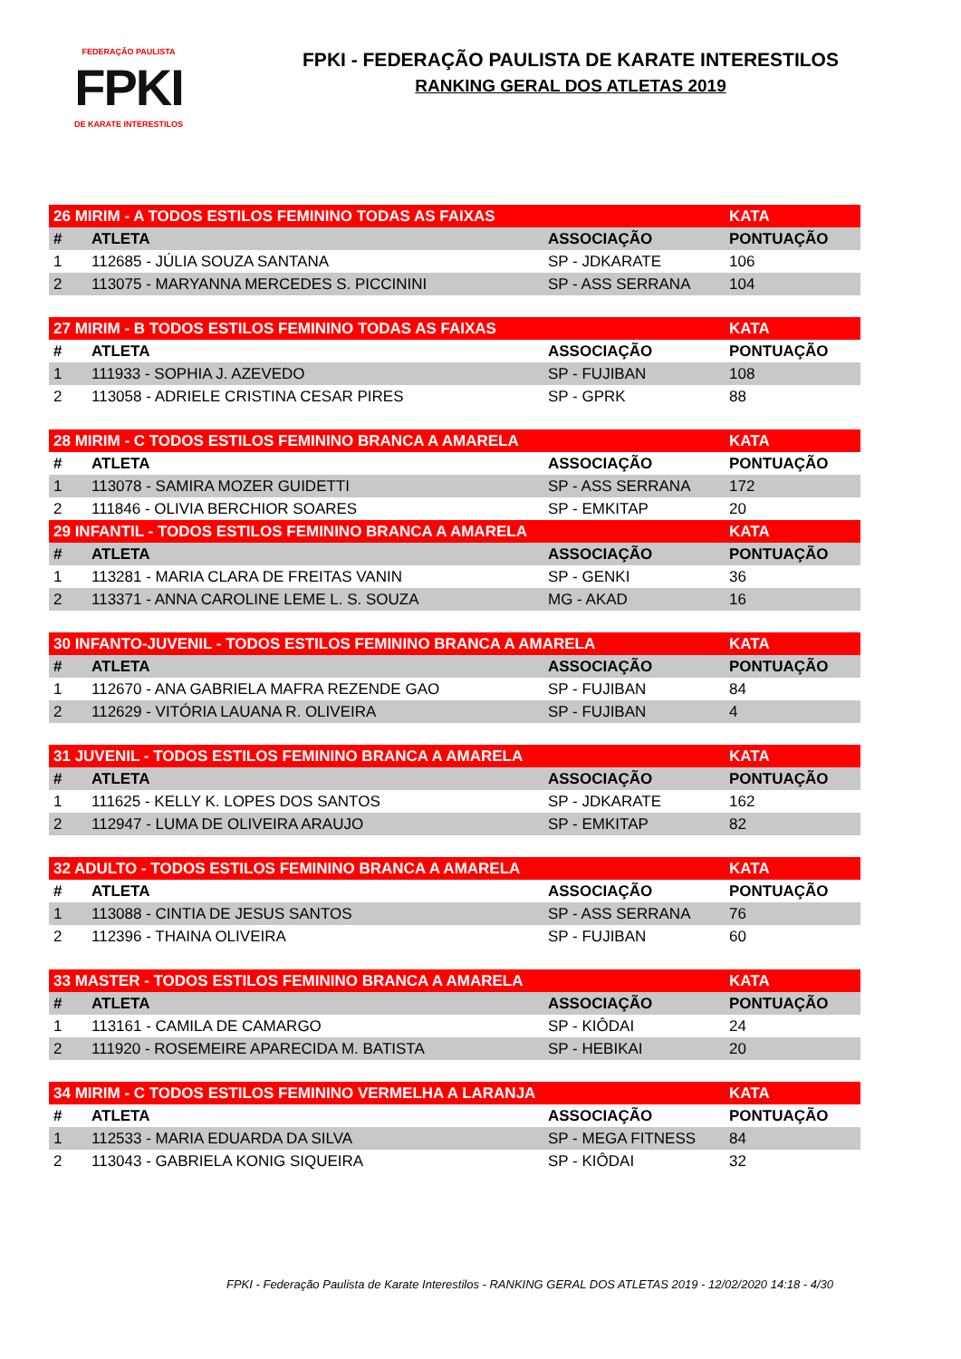FEDERAÇÃO PAULISTA
FPKI
DE KARATE INTERESTILOS
FPKI - FEDERAÇÃO PAULISTA DE KARATE INTERESTILOS
RANKING GERAL DOS ATLETAS 2019
| 26 MIRIM - A TODOS ESTILOS FEMININO TODAS AS FAIXAS | | | KATA |
| --- | --- | --- | --- |
| # | ATLETA | ASSOCIAÇÃO | PONTUAÇÃO |
| 1 | 112685 - JÚLIA SOUZA SANTANA | SP - JDKARATE | 106 |
| 2 | 113075 - MARYANNA MERCEDES S. PICCININI | SP - ASS SERRANA | 104 |
| 27 MIRIM - B TODOS ESTILOS FEMININO TODAS AS FAIXAS | | | KATA |
| # | ATLETA | ASSOCIAÇÃO | PONTUAÇÃO |
| 1 | 111933 - SOPHIA J. AZEVEDO | SP - FUJIBAN | 108 |
| 2 | 113058 - ADRIELE CRISTINA CESAR PIRES | SP - GPRK | 88 |
| 28 MIRIM - C TODOS ESTILOS FEMININO BRANCA A AMARELA | | | KATA |
| # | ATLETA | ASSOCIAÇÃO | PONTUAÇÃO |
| 1 | 113078 - SAMIRA MOZER GUIDETTI | SP - ASS SERRANA | 172 |
| 2 | 111846 - OLIVIA BERCHIOR SOARES | SP - EMKITAP | 20 |
| 29 INFANTIL - TODOS ESTILOS FEMININO BRANCA A AMARELA | | | KATA |
| # | ATLETA | ASSOCIAÇÃO | PONTUAÇÃO |
| 1 | 113281 - MARIA CLARA DE FREITAS VANIN | SP - GENKI | 36 |
| 2 | 113371 - ANNA CAROLINE LEME L. S. SOUZA | MG - AKAD | 16 |
| 30 INFANTO-JUVENIL - TODOS ESTILOS FEMININO BRANCA A AMARELA | | | KATA |
| # | ATLETA | ASSOCIAÇÃO | PONTUAÇÃO |
| 1 | 112670 - ANA GABRIELA MAFRA REZENDE GAO | SP - FUJIBAN | 84 |
| 2 | 112629 - VITÓRIA LAUANA R. OLIVEIRA | SP - FUJIBAN | 4 |
| 31 JUVENIL - TODOS ESTILOS FEMININO BRANCA A AMARELA | | | KATA |
| # | ATLETA | ASSOCIAÇÃO | PONTUAÇÃO |
| 1 | 111625 - KELLY K. LOPES DOS SANTOS | SP - JDKARATE | 162 |
| 2 | 112947 - LUMA DE OLIVEIRA ARAUJO | SP - EMKITAP | 82 |
| 32 ADULTO - TODOS ESTILOS FEMININO BRANCA A AMARELA | | | KATA |
| # | ATLETA | ASSOCIAÇÃO | PONTUAÇÃO |
| 1 | 113088 - CINTIA DE JESUS SANTOS | SP - ASS SERRANA | 76 |
| 2 | 112396 - THAINA OLIVEIRA | SP - FUJIBAN | 60 |
| 33 MASTER - TODOS ESTILOS FEMININO BRANCA A AMARELA | | | KATA |
| # | ATLETA | ASSOCIAÇÃO | PONTUAÇÃO |
| 1 | 113161 - CAMILA DE CAMARGO | SP - KIÔDAI | 24 |
| 2 | 111920 - ROSEMEIRE APARECIDA M. BATISTA | SP - HEBIKAI | 20 |
| 34 MIRIM - C TODOS ESTILOS FEMININO VERMELHA A LARANJA | | | KATA |
| # | ATLETA | ASSOCIAÇÃO | PONTUAÇÃO |
| 1 | 112533 - MARIA EDUARDA DA SILVA | SP - MEGA FITNESS | 84 |
| 2 | 113043 - GABRIELA KONIG SIQUEIRA | SP - KIÔDAI | 32 |
FPKI - Federação Paulista de Karate Interestilos - RANKING GERAL DOS ATLETAS 2019 - 12/02/2020 14:18 - 4/30